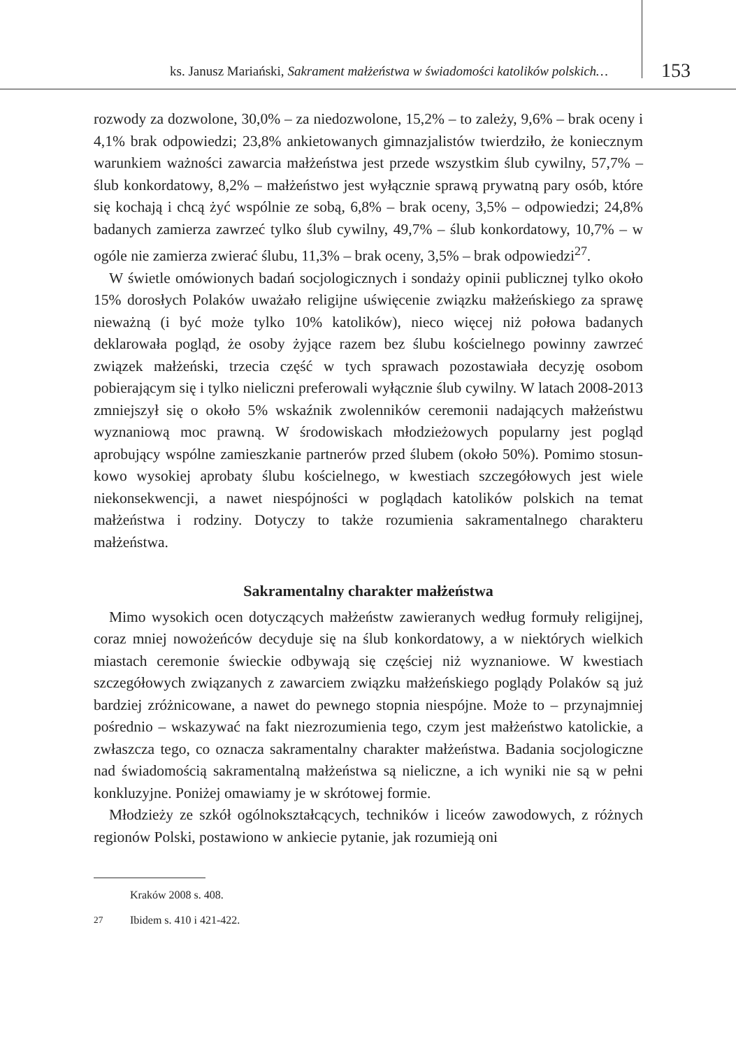ks. Janusz Mariański, Sakrament małżeństwa w świadomości katolików polskich…
153
rozwody za dozwolone, 30,0% – za niedozwolone, 15,2% – to zależy, 9,6% – brak oceny i 4,1% brak odpowiedzi; 23,8% ankietowanych gimnazjalistów twierdziło, że koniecznym warunkiem ważności zawarcia małżeństwa jest przede wszystkim ślub cywilny, 57,7% – ślub konkordatowy, 8,2% – małżeństwo jest wyłącznie sprawą prywatną pary osób, które się kochają i chcą żyć wspólnie ze sobą, 6,8% – brak oceny, 3,5% – odpowiedzi; 24,8% badanych zamierza zawrzeć tylko ślub cywilny, 49,7% – ślub konkordatowy, 10,7% – w ogóle nie zamierza zwierać ślubu, 11,3% – brak oceny, 3,5% – brak odpowiedzi<sup>27</sup>.
W świetle omówionych badań socjologicznych i sondaży opinii publicznej tylko około 15% dorosłych Polaków uważało religijne uświęcenie związku małżeńskiego za sprawę nieważną (i być może tylko 10% katolików), nieco więcej niż połowa badanych deklarowała pogląd, że osoby żyjące razem bez ślubu kościelnego powinny zawrzeć związek małżeński, trzecia część w tych sprawach pozostawiała decyzję osobom pobierającym się i tylko nieliczni prefe­rowali wyłącznie ślub cywilny. W latach 2008-2013 zmniejszył się o około 5% wskaźnik zwolenników ceremonii nadających małżeństwu wyznaniową moc prawną. W środowiskach młodzieżowych popularny jest pogląd aprobujący wspólne zamieszkanie partnerów przed ślubem (około 50%). Pomimo stosun­kowo wysokiej aprobaty ślubu kościelnego, w kwestiach szczegółowych jest wiele niekonsekwencji, a nawet niespójności w poglądach katolików polskich na temat małżeństwa i rodziny. Dotyczy to także rozumienia sakramentalnego charakteru małżeństwa.
Sakramentalny charakter małżeństwa
Mimo wysokich ocen dotyczących małżeństw zawieranych według formu­ły religijnej, coraz mniej nowożeńców decyduje się na ślub konkordatowy, a w niektórych wielkich miastach ceremonie świeckie odbywają się częściej niż wyznaniowe. W kwestiach szczegółowych związanych z zawarciem związku małżeńskiego poglądy Polaków są już bardziej zróżnicowane, a nawet do pew­nego stopnia niespójne. Może to – przynajmniej pośrednio – wskazywać na fakt niezrozumienia tego, czym jest małżeństwo katolickie, a zwłaszcza tego, co oznacza sakramentalny charakter małżeństwa. Badania socjologiczne nad świadomością sakramentalną małżeństwa są nieliczne, a ich wyniki nie są w pełni konkluzyjne. Poniżej omawiamy je w skrótowej formie.
Młodzieży ze szkół ogólnokształcących, techników i liceów zawodowych, z różnych regionów Polski, postawiono w ankiecie pytanie, jak rozumieją oni
Kraków 2008 s. 408.
<sup>27</sup> Ibidem s. 410 i 421-422.